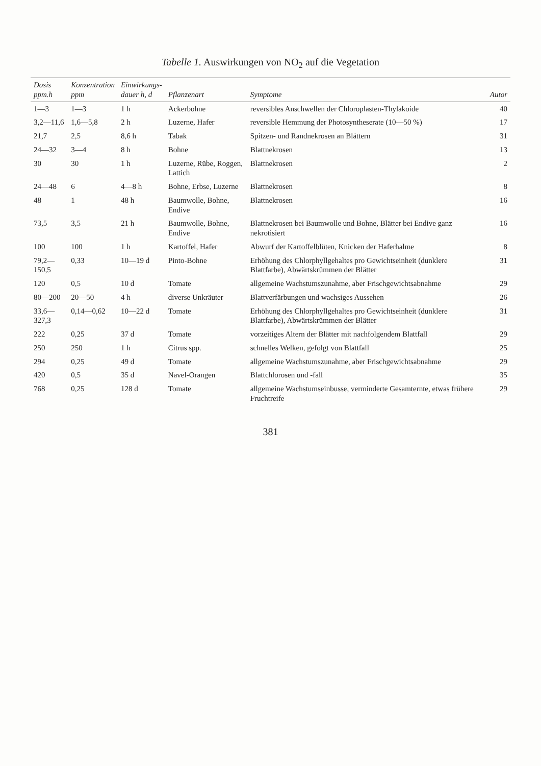Tabelle 1. Auswirkungen von NO<sub>2</sub> auf die Vegetation
| Dosis ppm.h | Konzentration ppm | Einwirkungs- dauer h, d | Pflanzenart | Symptome | Autor |
| --- | --- | --- | --- | --- | --- |
| 1—3 | 1—3 | 1 h | Ackerbohne | reversibles Anschwellen der Chloroplasten-Thylakoide | 40 |
| 3,2—11,6 | 1,6—5,8 | 2 h | Luzerne, Hafer | reversible Hemmung der Photosyntheserate (10—50 %) | 17 |
| 21,7 | 2,5 | 8,6 h | Tabak | Spitzen- und Randnekrosen an Blättern | 31 |
| 24—32 | 3—4 | 8 h | Bohne | Blattnekrosen | 13 |
| 30 | 30 | 1 h | Luzerne, Rübe, Roggen, Lattich | Blattnekrosen | 2 |
| 24—48 | 6 | 4—8 h | Bohne, Erbse, Luzerne | Blattnekrosen | 8 |
| 48 | 1 | 48 h | Baumwolle, Bohne, Endive | Blattnekrosen | 16 |
| 73,5 | 3,5 | 21 h | Baumwolle, Bohne, Endive | Blattnekrosen bei Baumwolle und Bohne, Blätter bei Endive ganz nekrotisiert | 16 |
| 100 | 100 | 1 h | Kartoffel, Hafer | Abwurf der Kartoffelblüten, Knicken der Haferhalme | 8 |
| 79,2—150,5 | 0,33 | 10—19 d | Pinto-Bohne | Erhöhung des Chlorphyllgehaltes pro Gewichtseinheit (dunklere Blattfarbe), Abwärtskrümmen der Blätter | 31 |
| 120 | 0,5 | 10 d | Tomate | allgemeine Wachstumszunahme, aber Frischgewichtsabnahme | 29 |
| 80—200 | 20—50 | 4 h | diverse Unkräuter | Blattverfärbungen und wachsiges Aussehen | 26 |
| 33,6—327,3 | 0,14—0,62 | 10—22 d | Tomate | Erhöhung des Chlorphyllgehaltes pro Gewichtseinheit (dunklere Blattfarbe), Abwärtskrümmen der Blätter | 31 |
| 222 | 0,25 | 37 d | Tomate | vorzeitiges Altern der Blätter mit nachfolgendem Blattfall | 29 |
| 250 | 250 | 1 h | Citrus spp. | schnelles Welken, gefolgt von Blattfall | 25 |
| 294 | 0,25 | 49 d | Tomate | allgemeine Wachstumszunahme, aber Frischgewichtsabnahme | 29 |
| 420 | 0,5 | 35 d | Navel-Orangen | Blattchlorosen und -fall | 35 |
| 768 | 0,25 | 128 d | Tomate | allgemeine Wachstumseinbusse, verminderte Gesamternte, etwas frühere Fruchtreife | 29 |
381